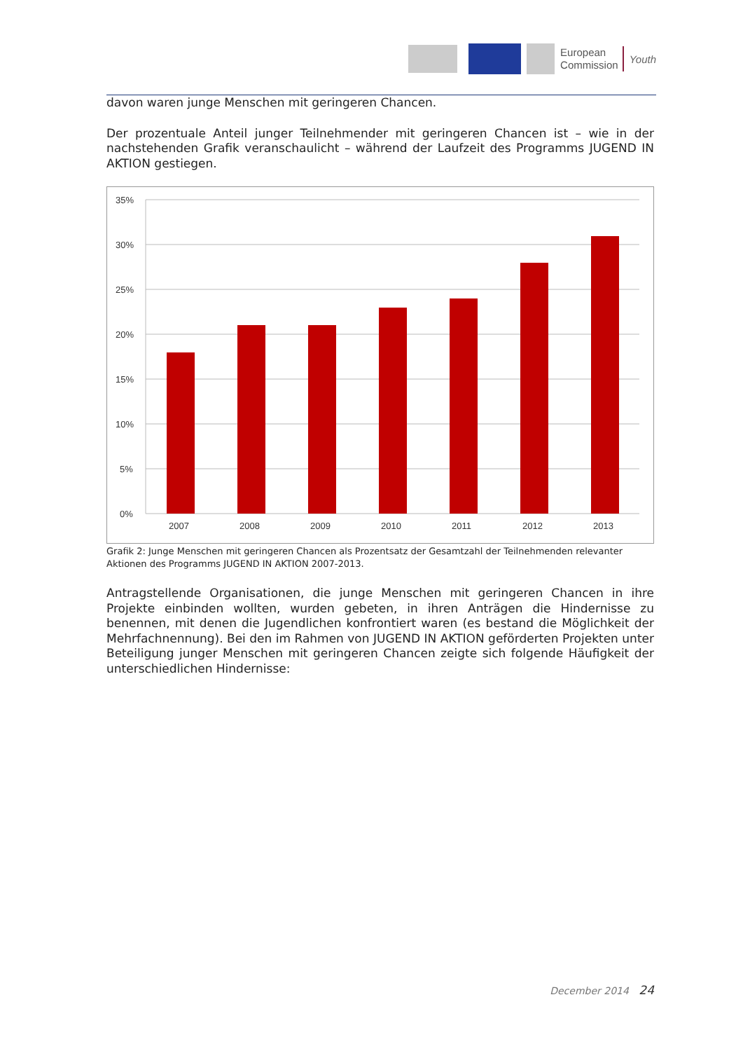European
Commission
Youth
davon waren junge Menschen mit geringeren Chancen.
Der prozentuale Anteil junger Teilnehmender mit geringeren Chancen ist – wie in der nachstehenden Grafik veranschaulicht – während der Laufzeit des Programms JUGEND IN AKTION gestiegen.
35%
30%
25%
20%
15%
10%
5%
0%
2007
2008
2009
2010
2011
2012
2013
Grafik 2: Junge Menschen mit geringeren Chancen als Prozentsatz der Gesamtzahl der Teilnehmenden relevanter Aktionen des Programms JUGEND IN AKTION 2007-2013.
Antragstellende Organisationen, die junge Menschen mit geringeren Chancen in ihre Projekte einbinden wollten, wurden gebeten, in ihren Anträgen die Hindernisse zu benennen, mit denen die Jugendlichen konfrontiert waren (es bestand die Möglichkeit der Mehrfachnennung). Bei den im Rahmen von JUGEND IN AKTION geförderten Projekten unter Beteiligung junger Menschen mit geringeren Chancen zeigte sich folgende Häufigkeit der unterschiedlichen Hindernisse:
December 2014 24